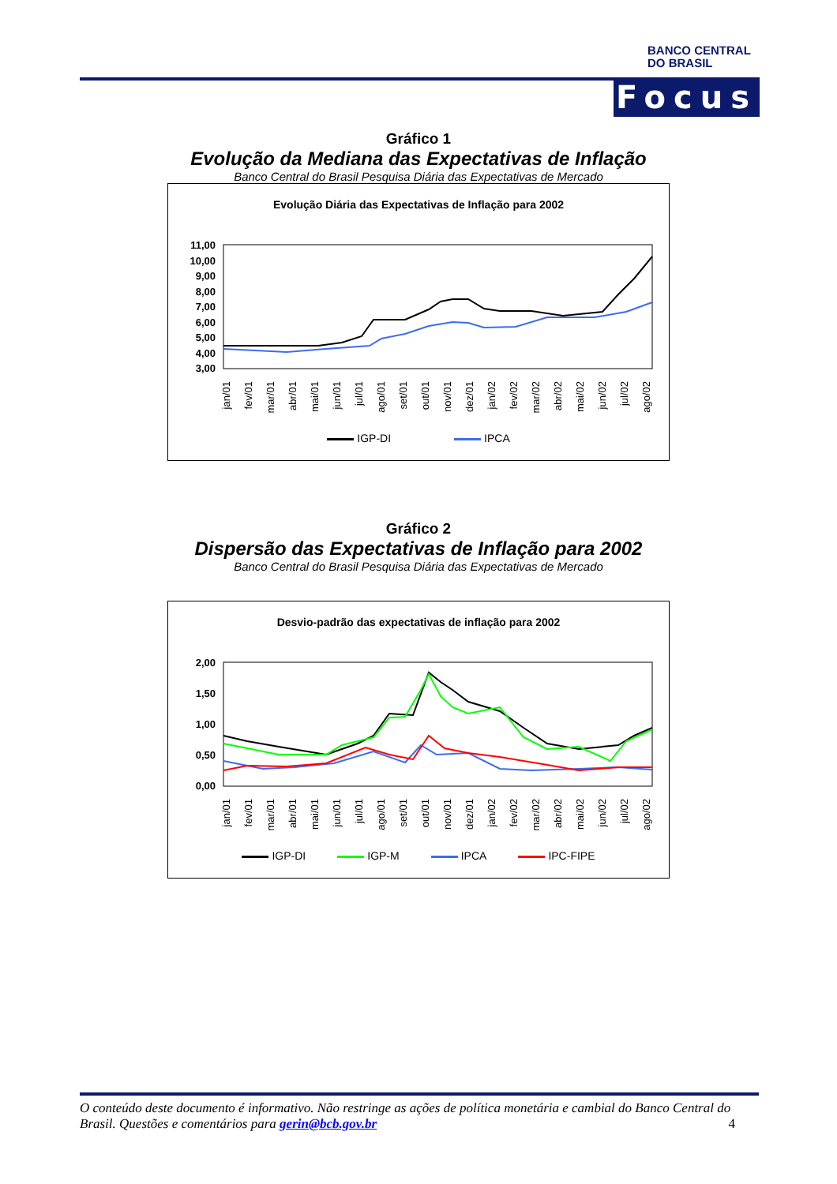BANCO CENTRAL
DO BRASIL
Focus
Gráfico 1
Evolução da Mediana das Expectativas de Inflação
Banco Central do Brasil Pesquisa Diária das Expectativas de Mercado
Evolução Diária das Expectativas de Inflação para 2002
11,00
10,00
9,00
8,00
7,00
6,00
5,00
4,00
3,00
jan/01
fev/01
mar/01
abr/01
mai/01
jun/01
jul/01
ago/01
set/01
out/01
nov/01
dez/01
jan/02
fev/02
mar/02
abr/02
mai/02
jun/02
jul/02
ago/02
IGP-DI IPCA
Gráfico 2
Dispersão das Expectativas de Inflação para 2002
Banco Central do Brasil Pesquisa Diária das Expectativas de Mercado
Desvio-padrão das expectativas de inflação para 2002
2,00
1,50
1,00
0,50
0,00
jan/01
fev/01
mar/01
abr/01
mai/01
jun/01
jul/01
ago/01
set/01
out/01
nov/01
dez/01
jan/02
fev/02
mar/02
abr/02
mai/02
jun/02
jul/02
ago/02
IGP-DI IGP-M IPCA IPC-FIPE
O conteúdo deste documento é informativo. Não restringe as ações de política monetária e cambial do Banco Central do Brasil. Questões e comentários para gerin@bcb.gov.br 4